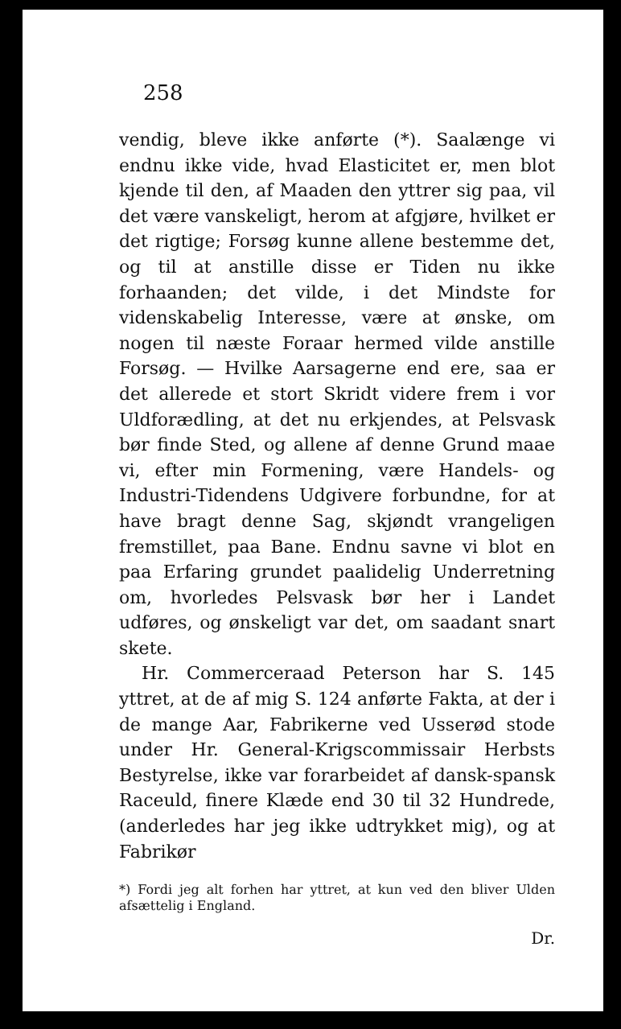258
vendig, bleve ikke anførte (*). Saalænge vi endnu ikke vide, hvad Elasticitet er, men blot kjende til den, af Maaden den yttrer sig paa, vil det være vanskeligt, herom at afgjøre, hvilket er det rigtige; Forsøg kunne allene bestemme det, og til at anstille disse er Tiden nu ikke forhaanden; det vilde, i det Mindste for videnskabelig Interesse, være at ønske, om nogen til næste Foraar hermed vilde anstille Forsøg. — Hvilke Aarsagerne end ere, saa er det allerede et stort Skridt videre frem i vor Uldforædling, at det nu erkjendes, at Pelsvask bør finde Sted, og allene af denne Grund maae vi, efter min Formening, være Handels- og Industri-Tidendens Udgivere forbundne, for at have bragt denne Sag, skjøndt vrangeligen fremstillet, paa Bane. Endnu savne vi blot en paa Erfaring grundet paalidelig Underretning om, hvorledes Pelsvask bør her i Landet udføres, og ønskeligt var det, om saadant snart skete.
Hr. Commerceraad Peterson har S. 145 yttret, at de af mig S. 124 anførte Fakta, at der i de mange Aar, Fabrikerne ved Usserød stode under Hr. General-Krigscommissair Herbsts Bestyrelse, ikke var forarbeidet af dansk-spansk Raceuld, finere Klæde end 30 til 32 Hundrede, (anderledes har jeg ikke udtrykket mig), og at Fabrikør
*) Fordi jeg alt forhen har yttret, at kun ved den bliver Ulden afsættelig i England.
Dr.